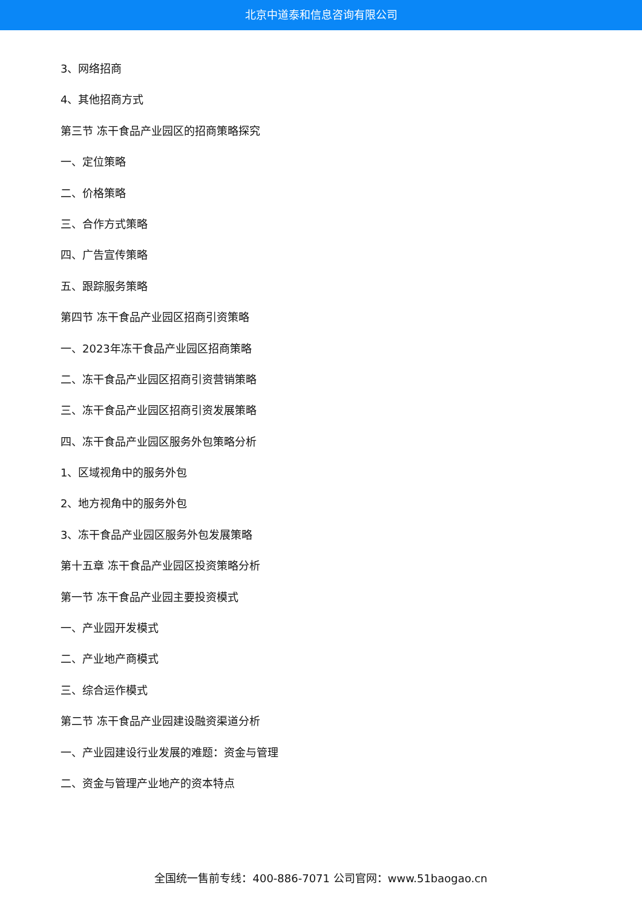北京中道泰和信息咨询有限公司
3、网络招商
4、其他招商方式
第三节 冻干食品产业园区的招商策略探究
一、定位策略
二、价格策略
三、合作方式策略
四、广告宣传策略
五、跟踪服务策略
第四节 冻干食品产业园区招商引资策略
一、2023年冻干食品产业园区招商策略
二、冻干食品产业园区招商引资营销策略
三、冻干食品产业园区招商引资发展策略
四、冻干食品产业园区服务外包策略分析
1、区域视角中的服务外包
2、地方视角中的服务外包
3、冻干食品产业园区服务外包发展策略
第十五章 冻干食品产业园区投资策略分析
第一节 冻干食品产业园主要投资模式
一、产业园开发模式
二、产业地产商模式
三、综合运作模式
第二节 冻干食品产业园建设融资渠道分析
一、产业园建设行业发展的难题：资金与管理
二、资金与管理产业地产的资本特点
全国统一售前专线：400-886-7071 公司官网：www.51baogao.cn